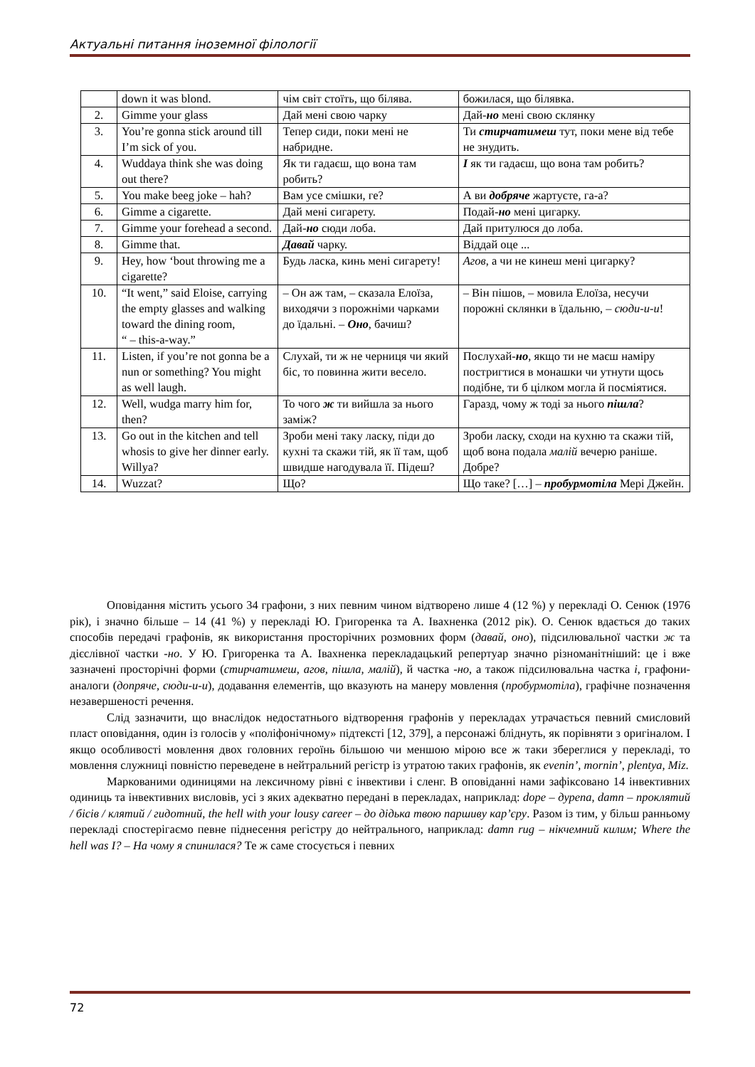Актуальні питання іноземної філології
| | down it was blond. | чім світ стоїть, що білява. | божилася, що білявка. |
| 2. | Gimme your glass | Дай мені свою чарку | Дай- но мені свою склянку |
| 3. | You’re gonna stick around till I’m sick of you. | Тепер сиди, поки мені не набридне. | Ти стирчатимеш тут, поки мене від тебе не знудить. |
| 4. | Wuddaya think she was doing out there? | Як ти гадаєш, що вона там робить? | І як ти гадаєш, що вона там робить? |
| 5. | You make beeg joke – hah? | Вам усе смішки, ге? | А ви добряче жартуєте, га-а? |
| 6. | Gimme a cigarette. | Дай мені сигарету. | Подай- но мені цигарку. |
| 7. | Gimme your forehead a second. | Дай- но сюди лоба. | Дай притулюся до лоба. |
| 8. | Gimme that. | Давай чарку. | Віддай оце ... |
| 9. | Hey, how ‘bout throwing me a cigarette? | Будь ласка, кинь мені сигарету! | Агов , а чи не кинеш мені цигарку? |
| 10. | “It went,” said Eloise, carrying the empty glasses and walking toward the dining room, “ – this-a-way.” | – Он аж там, – сказала Елоїза, виходячи з порожніми чарками до їдальні. – Оно , бачиш? | – Він пішов, – мовила Елоїза, несучи порожні склянки в їдальню, – сюди-и-и ! |
| 11. | Listen, if you’re not gonna be a nun or something? You might as well laugh. | Слухай, ти ж не черниця чи який біс, то повинна жити весело. | Послухай- но , якщо ти не маєш наміру постригтися в монашки чи утнути щось подібне, ти б цілком могла й посміятися. |
| 12. | Well, wudga marry him for, then? | То чого ж ти вийшла за нього заміж? | Гаразд, чому ж тоді за нього пішла ? |
| 13. | Go out in the kitchen and tell whosis to give her dinner early. Willya? | Зроби мені таку ласку, піди до кухні та скажи тій, як її там, щоб швидше нагодувала її. Підеш? | Зроби ласку, сходи на кухню та скажи тій, щоб вона подала малій вечерю раніше. Добре? |
| 14. | Wuzzat? | Що? | Що таке? […] – пробурмотіла Мері Джейн. |
Оповідання містить усього 34 графони, з них певним чином відтворено лише 4 (12 %) у перекладі О. Сенюк (1976 рік), і значно більше – 14 (41 %) у перекладі Ю. Григоренка та А. Івахненка (2012 рік). О. Сенюк вдається до таких способів передачі графонів, як використання просторічних розмовних форм (давай, оно), підсилювальної частки ж та дієслівної частки -но. У Ю. Григоренка та А. Івахненка перекладацький репертуар значно різноманітніший: це і вже зазначені просторічні форми (стирчатимеш, агов, пішла, малій), й частка -но, а також підсилювальна частка і, графони-аналоги (допряче, сюди-и-и), додавання елементів, що вказують на манеру мовлення (пробурмотіла), графічне позначення незавершеності речення.
Слід зазначити, що внаслідок недостатнього відтворення графонів у перекладах утрачається певний смисловий пласт оповідання, один із голосів у «поліфонічному» підтексті [12, 379], а персонажі бліднуть, як порівняти з оригіналом. І якщо особливості мовлення двох головних героїнь більшою чи меншою мірою все ж таки збереглися у перекладі, то мовлення служниці повністю переведене в нейтральний регістр із утратою таких графонів, як evenin’, mornin’, plentya, Miz.
Маркованими одиницями на лексичному рівні є інвективи і сленг. В оповіданні нами зафіксовано 14 інвективних одиниць та інвективних висловів, усі з яких адекватно передані в перекладах, наприклад: dope – дурепа, damn – проклятий / бісів / клятий / гидотний, the hell with your lousy career – до дідька твою паршиву кар’єру. Разом із тим, у більш ранньому перекладі спостерігаємо певне піднесення регістру до нейтрального, наприклад: damn rug – нікчемний килим; Where the hell was I? – На чому я спинилася? Те ж саме стосується і певних
72